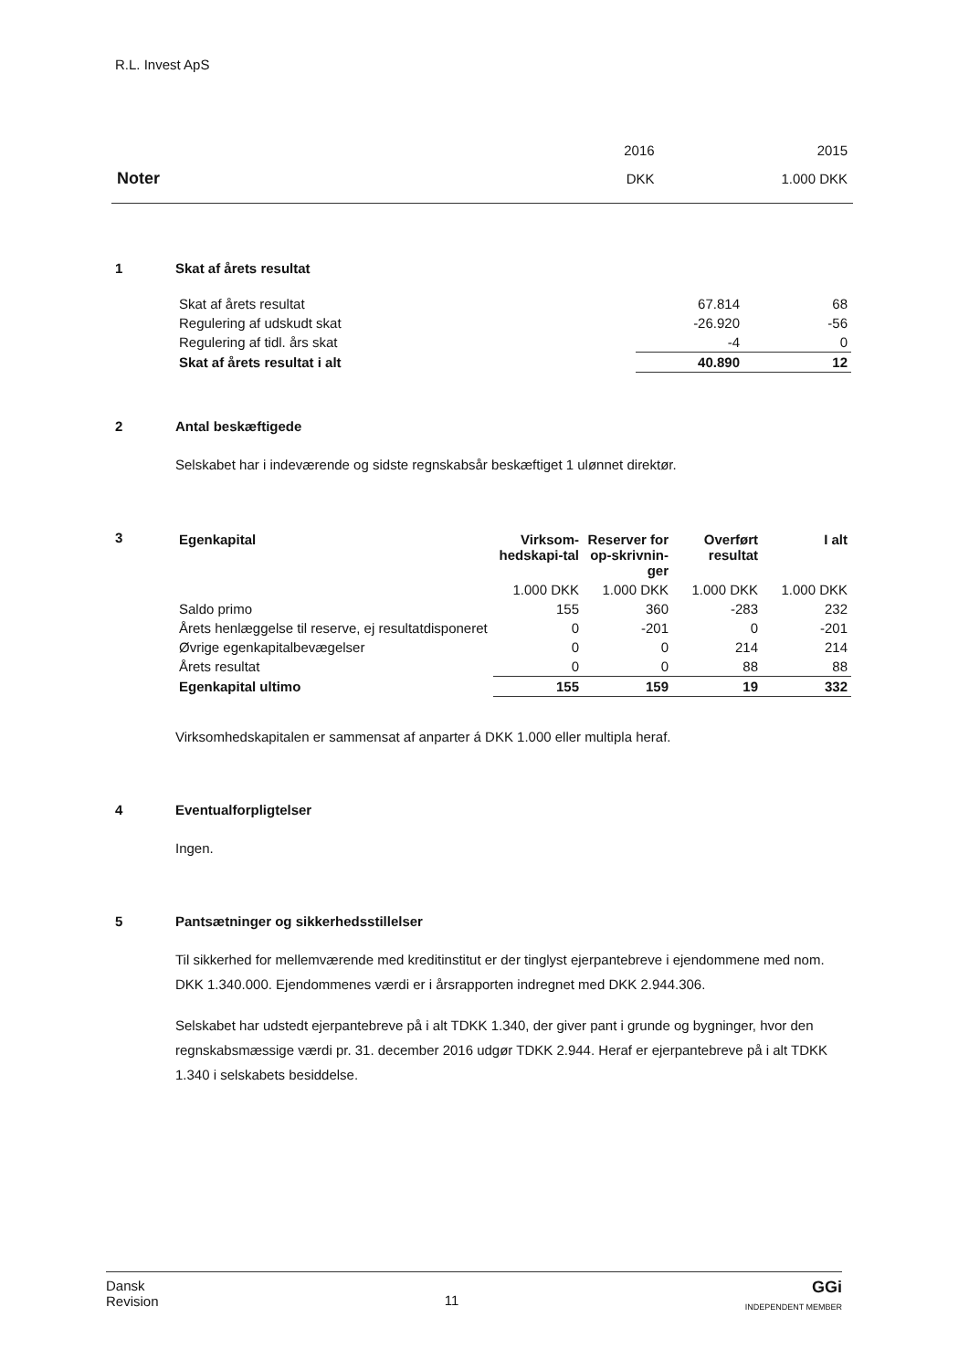R.L. Invest ApS
| | 2016 | 2015 |
| Noter | DKK | 1.000 DKK |
1 Skat af årets resultat
| Skat af årets resultat | 67.814 | 68 |
| Regulering af udskudt skat | -26.920 | -56 |
| Regulering af tidl. års skat | -4 | 0 |
| Skat af årets resultat i alt | 40.890 | 12 |
2 Antal beskæftigede
Selskabet har i indeværende og sidste regnskabsår beskæftiget 1 ulønnet direktør.
3
| Egenkapital | Virksom-hedskapi-tal | Reserver for op-skrivnin-ger | Overført resultat | I alt |
| --- | --- | --- | --- | --- |
| | 1.000 DKK | 1.000 DKK | 1.000 DKK | 1.000 DKK |
| Saldo primo | 155 | 360 | -283 | 232 |
| Årets henlæggelse til reserve, ej resultatdisponeret | 0 | -201 | 0 | -201 |
| Øvrige egenkapitalbevægelser | 0 | 0 | 214 | 214 |
| Årets resultat | 0 | 0 | 88 | 88 |
| Egenkapital ultimo | 155 | 159 | 19 | 332 |
Virksomhedskapitalen er sammensat af anparter á DKK 1.000 eller multipla heraf.
4 Eventualforpligtelser
Ingen.
5 Pantsætninger og sikkerhedsstillelser
Til sikkerhed for mellemværende med kreditinstitut er der tinglyst ejerpantebreve i ejendommene med nom. DKK 1.340.000. Ejendommenes værdi er i årsrapporten indregnet med DKK 2.944.306.
Selskabet har udstedt ejerpantebreve på i alt TDKK 1.340, der giver pant i grunde og bygninger, hvor den regnskabsmæssige værdi pr. 31. december 2016 udgør TDKK 2.944. Heraf er ejerpantebreve på i alt TDKK 1.340 i selskabets besiddelse.
Dansk
Revision
11
GGi
INDEPENDENT MEMBER